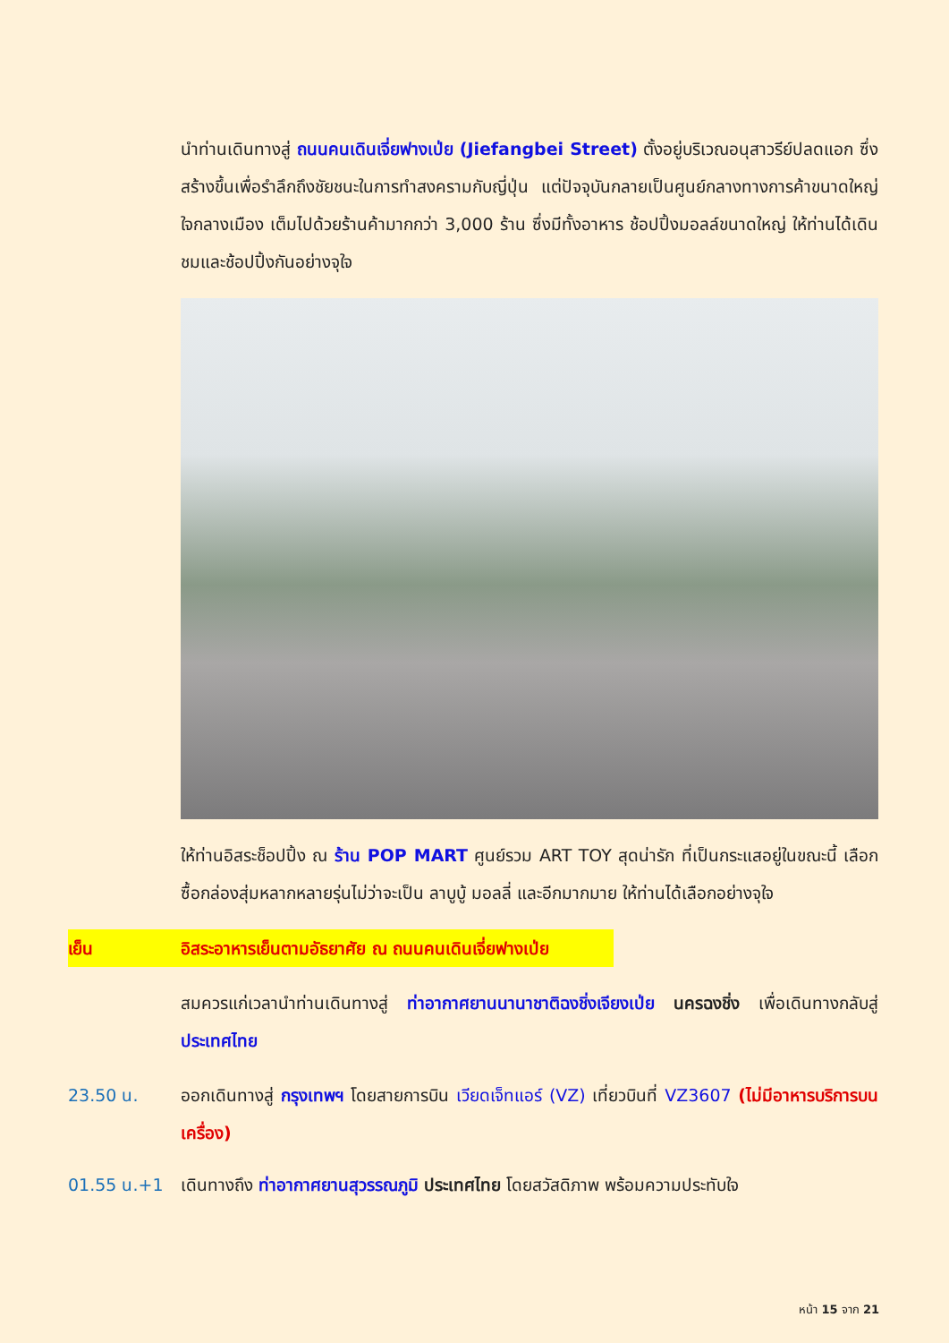นำท่านเดินทางสู่ ถนนคนเดินเจี่ยฟางเป่ย (Jiefangbei Street) ตั้งอยู่บริเวณอนุสาวรีย์ปลดแอก ซึ่งสร้างขึ้นเพื่อรำลึกถึงชัยชนะในการทำสงครามกับญี่ปุ่น แต่ปัจจุบันกลายเป็นศูนย์กลางทางการค้าขนาดใหญ่ ใจกลางเมือง เต็มไปด้วยร้านค้ามากกว่า 3,000 ร้าน ซึ่งมีทั้งอาหาร ช้อปปิ้งมอลล์ขนาดใหญ่ ให้ท่านได้เดินชมและช้อปปิ้งกันอย่างจุใจ
ให้ท่านอิสระช็อปปิ้ง ณ ร้าน POP MART ศูนย์รวม ART TOY สุดน่ารัก ที่เป็นกระแสอยู่ในขณะนี้ เลือกซื้อกล่องสุ่มหลากหลายรุ่นไม่ว่าจะเป็น ลาบูบู้ มอลลี่ และอีกมากมาย ให้ท่านได้เลือกอย่างจุใจ
เย็น อิสระอาหารเย็นตามอัธยาศัย ณ ถนนคนเดินเจี่ยฟางเป่ย
สมควรแก่เวลานำท่านเดินทางสู่ ท่าอากาศยานนานาชาติฉงชิ่งเจียงเป่ย นครฉงชิ่ง เพื่อเดินทางกลับสู่ ประเทศไทย
23.50 น. ออกเดินทางสู่ กรุงเทพฯ โดยสายการบิน เวียดเจ็ทแอร์ (VZ) เที่ยวบินที่ VZ3607 (ไม่มีอาหารบริการบนเครื่อง)
01.55 น.+1 เดินทางถึง ท่าอากาศยานสุวรรณภูมิ ประเทศไทย โดยสวัสดิภาพ พร้อมความประทับใจ
หน้า 15 จาก 21